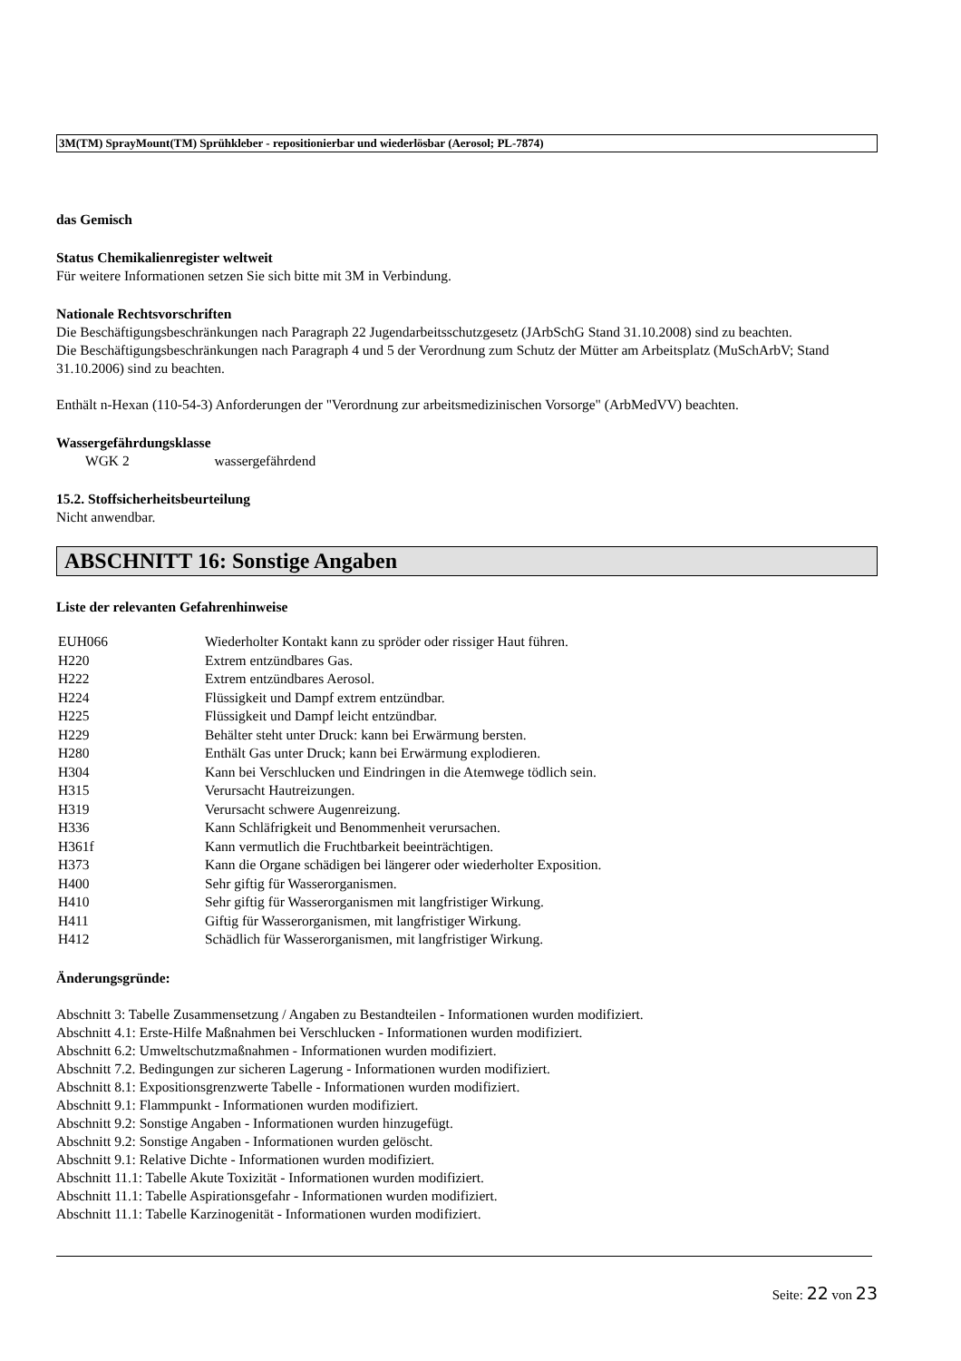3M(TM) SprayMount(TM) Sprühkleber - repositionierbar und wiederlösbar (Aerosol; PL-7874)
das Gemisch
Status Chemikalienregister weltweit
Für weitere Informationen setzen Sie sich bitte mit 3M in Verbindung.
Nationale Rechtsvorschriften
Die Beschäftigungsbeschränkungen nach Paragraph 22 Jugendarbeitsschutzgesetz (JArbSchG Stand 31.10.2008) sind zu beachten.
Die Beschäftigungsbeschränkungen nach Paragraph 4 und 5 der Verordnung zum Schutz der Mütter am Arbeitsplatz (MuSchArbV; Stand 31.10.2006) sind zu beachten.
Enthält n-Hexan (110-54-3) Anforderungen der "Verordnung zur arbeitsmedizinischen Vorsorge" (ArbMedVV) beachten.
Wassergefährdungsklasse
WGK 2 wassergefährdend
15.2. Stoffsicherheitsbeurteilung
Nicht anwendbar.
ABSCHNITT 16: Sonstige Angaben
Liste der relevanten Gefahrenhinweise
| EUH066 | Wiederholter Kontakt kann zu spröder oder rissiger Haut führen. |
| H220 | Extrem entzündbares Gas. |
| H222 | Extrem entzündbares Aerosol. |
| H224 | Flüssigkeit und Dampf extrem entzündbar. |
| H225 | Flüssigkeit und Dampf leicht entzündbar. |
| H229 | Behälter steht unter Druck: kann bei Erwärmung bersten. |
| H280 | Enthält Gas unter Druck; kann bei Erwärmung explodieren. |
| H304 | Kann bei Verschlucken und Eindringen in die Atemwege tödlich sein. |
| H315 | Verursacht Hautreizungen. |
| H319 | Verursacht schwere Augenreizung. |
| H336 | Kann Schläfrigkeit und Benommenheit verursachen. |
| H361f | Kann vermutlich die Fruchtbarkeit beeinträchtigen. |
| H373 | Kann die Organe schädigen bei längerer oder wiederholter Exposition. |
| H400 | Sehr giftig für Wasserorganismen. |
| H410 | Sehr giftig für Wasserorganismen mit langfristiger Wirkung. |
| H411 | Giftig für Wasserorganismen, mit langfristiger Wirkung. |
| H412 | Schädlich für Wasserorganismen, mit langfristiger Wirkung. |
Änderungsgründe:
Abschnitt 3: Tabelle Zusammensetzung / Angaben zu Bestandteilen - Informationen wurden modifiziert.
Abschnitt 4.1: Erste-Hilfe Maßnahmen bei Verschlucken - Informationen wurden modifiziert.
Abschnitt 6.2: Umweltschutzmaßnahmen - Informationen wurden modifiziert.
Abschnitt 7.2. Bedingungen zur sicheren Lagerung - Informationen wurden modifiziert.
Abschnitt 8.1: Expositionsgrenzwerte Tabelle - Informationen wurden modifiziert.
Abschnitt 9.1: Flammpunkt - Informationen wurden modifiziert.
Abschnitt 9.2: Sonstige Angaben - Informationen wurden hinzugefügt.
Abschnitt 9.2: Sonstige Angaben - Informationen wurden gelöscht.
Abschnitt 9.1: Relative Dichte - Informationen wurden modifiziert.
Abschnitt 11.1: Tabelle Akute Toxizität - Informationen wurden modifiziert.
Abschnitt 11.1: Tabelle Aspirationsgefahr - Informationen wurden modifiziert.
Abschnitt 11.1: Tabelle Karzinogenität - Informationen wurden modifiziert.
Seite: 22 von 23